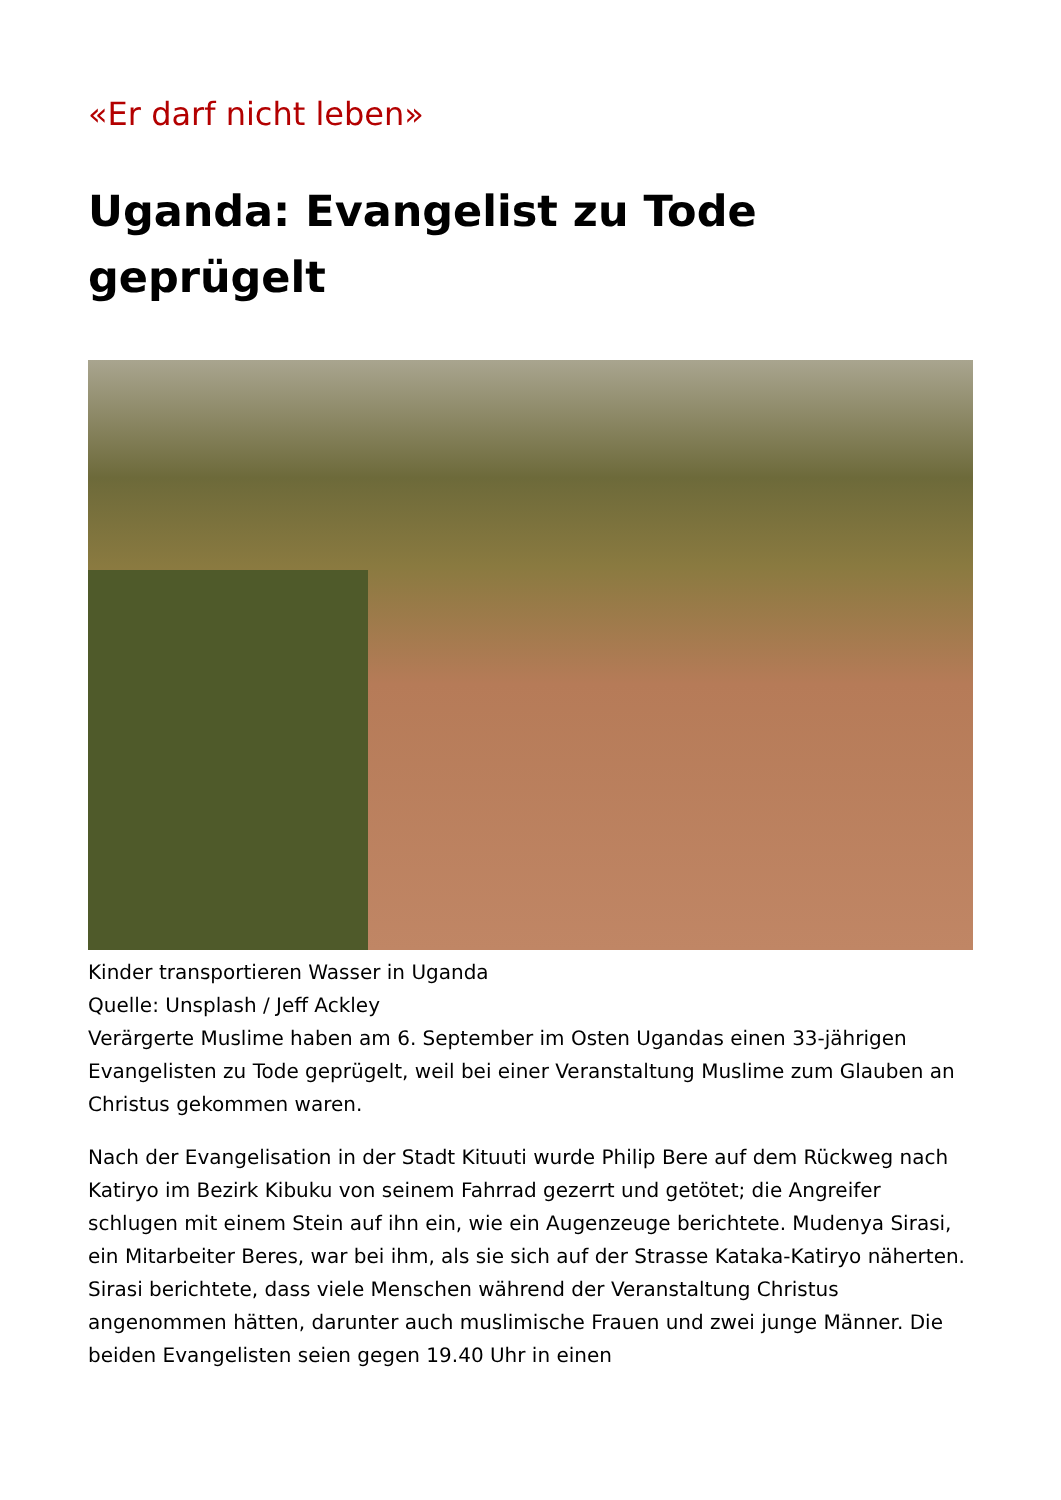«Er darf nicht leben»
Uganda: Evangelist zu Tode geprügelt
Kinder transportieren Wasser in Uganda
Quelle: Unsplash / Jeff Ackley
Verärgerte Muslime haben am 6. September im Osten Ugandas einen 33-jährigen Evangelisten zu Tode geprügelt, weil bei einer Veranstaltung Muslime zum Glauben an Christus gekommen waren.
Nach der Evangelisation in der Stadt Kituuti wurde Philip Bere auf dem Rückweg nach Katiryo im Bezirk Kibuku von seinem Fahrrad gezerrt und getötet; die Angreifer schlugen mit einem Stein auf ihn ein, wie ein Augenzeuge berichtete. Mudenya Sirasi, ein Mitarbeiter Beres, war bei ihm, als sie sich auf der Strasse Kataka-Katiryo näherten. Sirasi berichtete, dass viele Menschen während der Veranstaltung Christus angenommen hätten, darunter auch muslimische Frauen und zwei junge Männer. Die beiden Evangelisten seien gegen 19.40 Uhr in einen